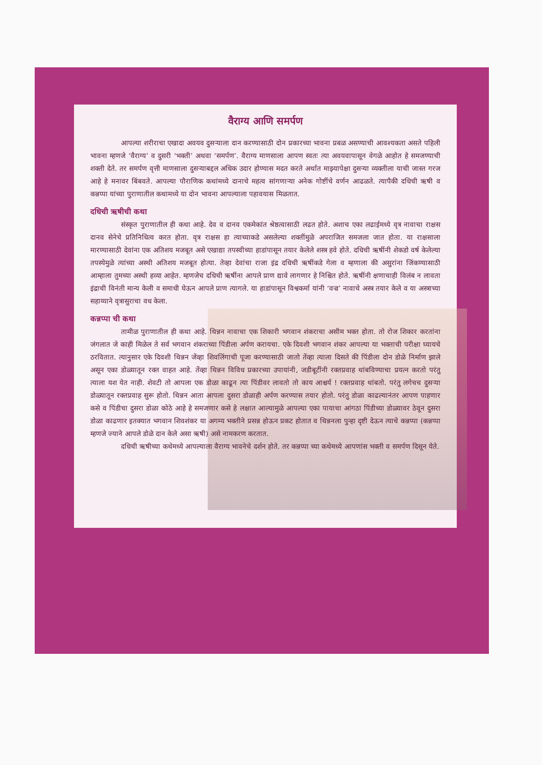वैराग्य आणि समर्पण
आपल्या शरीराचा एखादा अवयव दुसऱ्याला दान करण्यासाठी दोन प्रकारच्या भावना प्रबळ असण्याची आवश्यकता असते पहिली भावना म्हणजे ‘वैराग्य’ व दुसरी ‘भक्ती’ अथवा ‘समर्पण’. वैराग्य माणसाला आपण स्वतः त्या अवयवापासून वेगळे आहोत हे समजण्याची शक्ती देते. तर समर्पण वृत्ती माणसाला दुसऱ्याबद्दल अधिक उदार होण्यास मदत करते अर्थात माझ्यापेक्षा दुसऱ्या व्यक्तीला याची जास्त गरज आहे हे मनावर बिंबवते. आपल्या पौराणिक कथांमध्ये दानाचे महत्व सांगणाऱ्या अनेक गोष्टींचे वर्णन आढळते. त्यापैकी दधिची ऋषी व कन्नप्पा यांच्या पुराणातील कथामध्ये या दोन भावना आपल्याला पहावयास मिळतात.
दधिची ऋषीची कथा
संस्कृत पुराणातील ही कथा आहे. देव व दानव एकमेकांत श्रेष्ठत्वासाठी लढत होते. अशाच एका लढाईमध्ये वृत्र नावाचा राक्षस दानव सेनेचे प्रतिनिधित्व करत होता. वृत्र राक्षस हा त्याच्याकडे असलेल्या शक्तींमुळे अपराजित समजला जात होता. या राक्षसाला मारण्यासाठी देवांना एक अतिशय मजबूत असे एखाद्या तपस्वीच्या हाडांपासून तयार केलेले शस्त्र हवे होते. दधिची ऋषींनी शेकडो वर्ष केलेल्या तपस्येमुळे त्यांच्या अस्थी अतिशय मजबूत होत्या. तेव्हा देवांचा राजा इंद्र दधिची ऋषींकडे गेला व म्हणाला की असुरांना जिंकण्यासाठी आम्हाला तुमच्या अस्थी हव्या आहेत. म्हणजेच दधिची ऋषींना आपले प्राण द्यावे लागणार हे निश्चित होते. ऋषींनी क्षणाचाही विलंब न लावता इंद्राची विनंती मान्य केली व समाधी घेऊन आपले प्राण त्यागले. या हाडांपासून विश्वकर्मा यांनी ‘वज्र’ नावाचे अस्त्र तयार केले व या अस्त्राच्या सहाय्याने वृत्रासुराचा वध केला.
कन्नप्पा ची कथा
तामीळ पुराणातील ही कथा आहे. थिन्नन नावाचा एक शिकारी भगवान शंकराचा असीम भक्त होता. तो रोज शिकार करतांना जंगलात जे काही मिळेल ते सर्व भगवान शंकराच्या पिंडीला अर्पण करायचा. एके दिवशी भगवान शंकर आपल्या या भक्ताची परीक्षा घ्यायचे ठरवितात. त्यानुसार एके दिवशी थिन्नन जेंव्हा शिवलिंगाची पूजा करण्यासाठी जातो तेंव्हा त्याला दिसते की पिंडीला दोन डोळे निर्माण झाले असून एका डोळ्यातून रक्त वाहत आहे. तेंव्हा थिन्नन विविध प्रकारच्या उपायांनी, जडीबूटींनी रक्तप्रवाह थांबविण्याचा प्रयत्न करतो परंतु त्याला यश येत नाही. शेवटी तो आपला एक डोळा काढून त्या पिंडीवर लावतो तो काय आश्चर्य ! रक्तप्रवाह थांबतो. परंतु लगेचच दुसऱ्या डोळ्यातून रक्तप्रवाह सुरू होतो. थिन्नन आता आपला दुसरा डोळाही अर्पण करण्यास तयार होतो. परंतु डोळा काढल्यानंतर आपण पाहणार कसे व पिंडीचा दुसरा डोळा कोठे आहे हे समजणार कसे हे लक्षात आल्यामुळे आपल्या एका पायाचा आंगठा पिंडीच्या डोळ्यावर ठेवून दुसरा डोळा काढणार इतक्यात भगवान शिवशंकर या अगम्य भक्तीने प्रसन्न होऊन प्रकट होतात व थिन्ननला पुन्हा दृष्टी देऊन त्याचे कन्नप्पा (कन्नप्पा म्हणजे ज्याने आपले डोळे दान केले असा ऋषी) असे नामकरण करतात.
दधिची ऋषीच्या कथेमध्ये आपल्याला वैराग्य भावनेचे दर्शन होते. तर कन्नप्पा च्या कथेमध्ये आपणांस भक्ती व समर्पण दिसून येते.